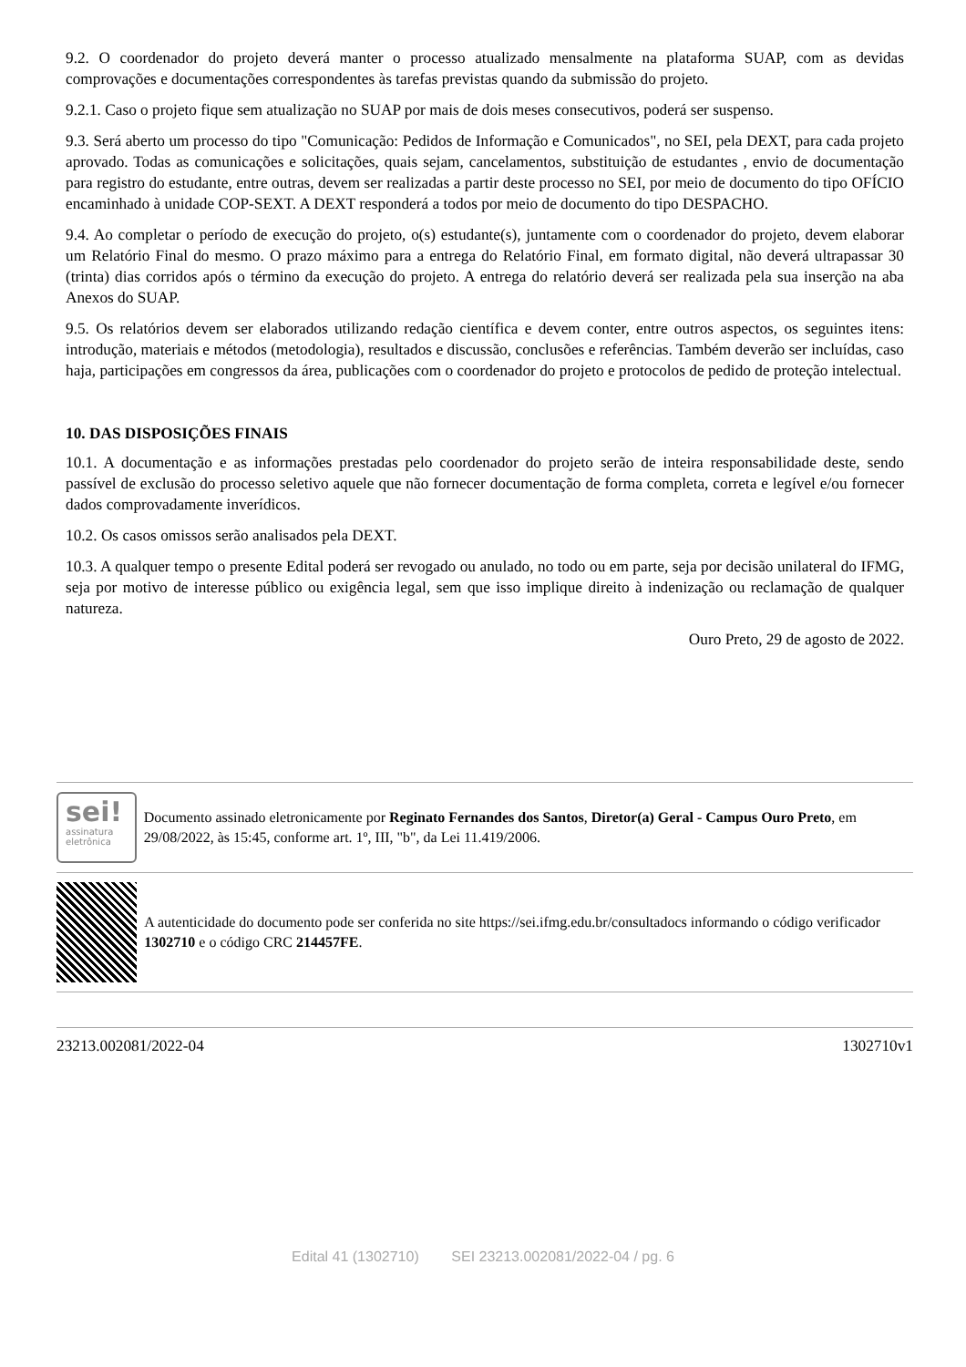9.2. O coordenador do projeto deverá manter o processo atualizado mensalmente na plataforma SUAP, com as devidas comprovações e documentações correspondentes às tarefas previstas quando da submissão do projeto.
9.2.1. Caso o projeto fique sem atualização no SUAP por mais de dois meses consecutivos, poderá ser suspenso.
9.3. Será aberto um processo do tipo "Comunicação: Pedidos de Informação e Comunicados", no SEI, pela DEXT, para cada projeto aprovado. Todas as comunicações e solicitações, quais sejam, cancelamentos, substituição de estudantes , envio de documentação para registro do estudante, entre outras, devem ser realizadas a partir deste processo no SEI, por meio de documento do tipo OFÍCIO encaminhado à unidade COP-SEXT. A DEXT responderá a todos por meio de documento do tipo DESPACHO.
9.4. Ao completar o período de execução do projeto, o(s) estudante(s), juntamente com o coordenador do projeto, devem elaborar um Relatório Final do mesmo. O prazo máximo para a entrega do Relatório Final, em formato digital, não deverá ultrapassar 30 (trinta) dias corridos após o término da execução do projeto. A entrega do relatório deverá ser realizada pela sua inserção na aba Anexos do SUAP.
9.5. Os relatórios devem ser elaborados utilizando redação científica e devem conter, entre outros aspectos, os seguintes itens: introdução, materiais e métodos (metodologia), resultados e discussão, conclusões e referências. Também deverão ser incluídas, caso haja, participações em congressos da área, publicações com o coordenador do projeto e protocolos de pedido de proteção intelectual.
10. DAS DISPOSIÇÕES FINAIS
10.1. A documentação e as informações prestadas pelo coordenador do projeto serão de inteira responsabilidade deste, sendo passível de exclusão do processo seletivo aquele que não fornecer documentação de forma completa, correta e legível e/ou fornecer dados comprovadamente inverídicos.
10.2. Os casos omissos serão analisados pela DEXT.
10.3. A qualquer tempo o presente Edital poderá ser revogado ou anulado, no todo ou em parte, seja por decisão unilateral do IFMG, seja por motivo de interesse público ou exigência legal, sem que isso implique direito à indenização ou reclamação de qualquer natureza.
Ouro Preto, 29 de agosto de 2022.
sei!
assinatura eletrônica
Documento assinado eletronicamente por Reginato Fernandes dos Santos, Diretor(a) Geral - Campus Ouro Preto, em 29/08/2022, às 15:45, conforme art. 1º, III, "b", da Lei 11.419/2006.
A autenticidade do documento pode ser conferida no site https://sei.ifmg.edu.br/consultadocs informando o código verificador 1302710 e o código CRC 214457FE.
23213.002081/2022-04 1302710v1
Edital 41 (1302710) SEI 23213.002081/2022-04 / pg. 6